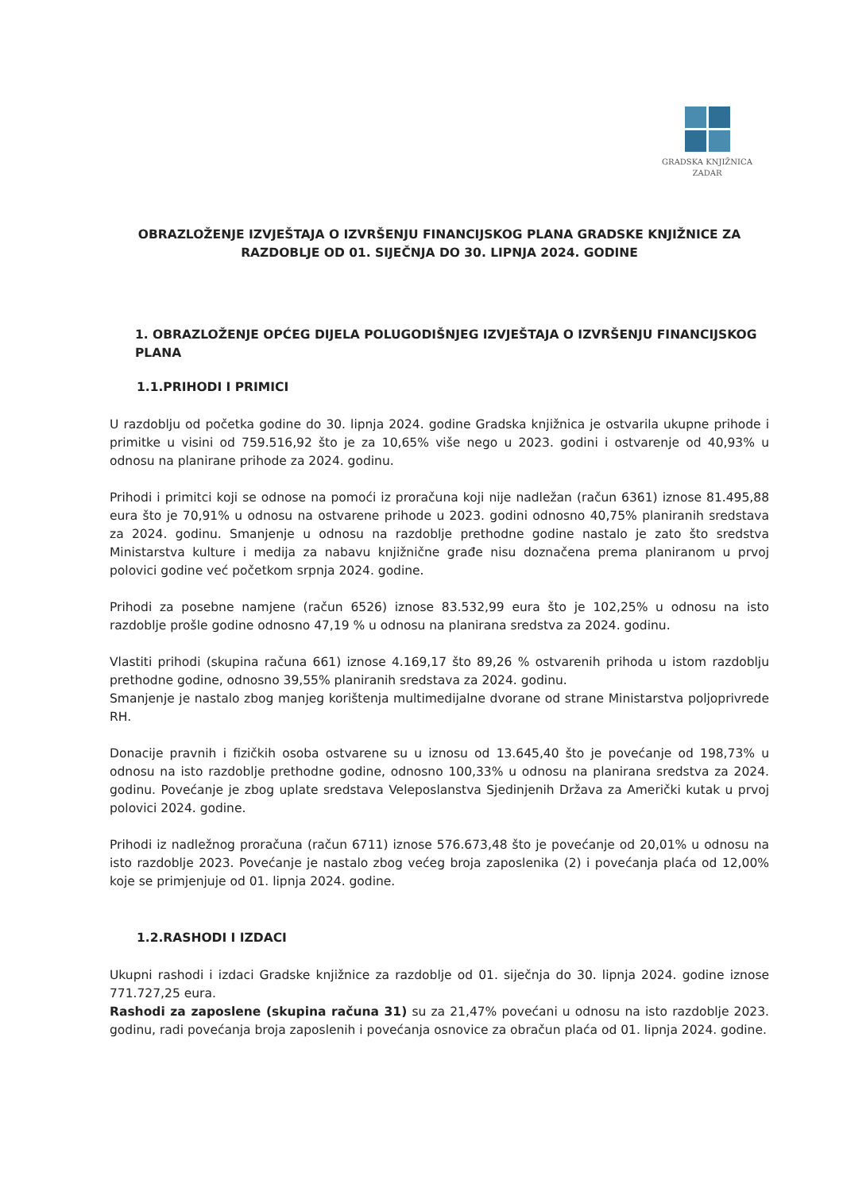GRADSKA KNJIŽNICA
ZADAR
OBRAZLOŽENJE IZVJEŠTAJA O IZVRŠENJU FINANCIJSKOG PLANA GRADSKE KNJIŽNICE ZA RAZDOBLJE OD 01. SIJEČNJA DO 30. LIPNJA 2024. GODINE
1. OBRAZLOŽENJE OPĆEG DIJELA POLUGODIŠNJEG IZVJEŠTAJA O IZVRŠENJU FINANCIJSKOG PLANA
1.1.PRIHODI I PRIMICI
U razdoblju od početka godine do 30. lipnja 2024. godine Gradska knjižnica je ostvarila ukupne prihode i primitke u visini od 759.516,92 što je za 10,65% više nego u 2023. godini i ostvarenje od 40,93% u odnosu na planirane prihode za 2024. godinu.
Prihodi i primitci koji se odnose na pomoći iz proračuna koji nije nadležan (račun 6361) iznose 81.495,88 eura što je 70,91% u odnosu na ostvarene prihode u 2023. godini odnosno 40,75% planiranih sredstava za 2024. godinu. Smanjenje u odnosu na razdoblje prethodne godine nastalo je zato što sredstva Ministarstva kulture i medija za nabavu knjižnične građe nisu doznačena prema planiranom u prvoj polovici godine već početkom srpnja 2024. godine.
Prihodi za posebne namjene (račun 6526) iznose 83.532,99 eura što je 102,25% u odnosu na isto razdoblje prošle godine odnosno 47,19 % u odnosu na planirana sredstva za 2024. godinu.
Vlastiti prihodi (skupina računa 661) iznose 4.169,17 što 89,26 % ostvarenih prihoda u istom razdoblju prethodne godine, odnosno 39,55% planiranih sredstava za 2024. godinu.
Smanjenje je nastalo zbog manjeg korištenja multimedijalne dvorane od strane Ministarstva poljoprivrede RH.
Donacije pravnih i fizičkih osoba ostvarene su u iznosu od 13.645,40 što je povećanje od 198,73% u odnosu na isto razdoblje prethodne godine, odnosno 100,33% u odnosu na planirana sredstva za 2024. godinu. Povećanje je zbog uplate sredstava Veleposlanstva Sjedinjenih Država za Američki kutak u prvoj polovici 2024. godine.
Prihodi iz nadležnog proračuna (račun 6711) iznose 576.673,48 što je povećanje od 20,01% u odnosu na isto razdoblje 2023. Povećanje je nastalo zbog većeg broja zaposlenika (2) i povećanja plaća od 12,00% koje se primjenjuje od 01. lipnja 2024. godine.
1.2.RASHODI I IZDACI
Ukupni rashodi i izdaci Gradske knjižnice za razdoblje od 01. siječnja do 30. lipnja 2024. godine iznose 771.727,25 eura.
Rashodi za zaposlene (skupina računa 31) su za 21,47% povećani u odnosu na isto razdoblje 2023. godinu, radi povećanja broja zaposlenih i povećanja osnovice za obračun plaća od 01. lipnja 2024. godine.